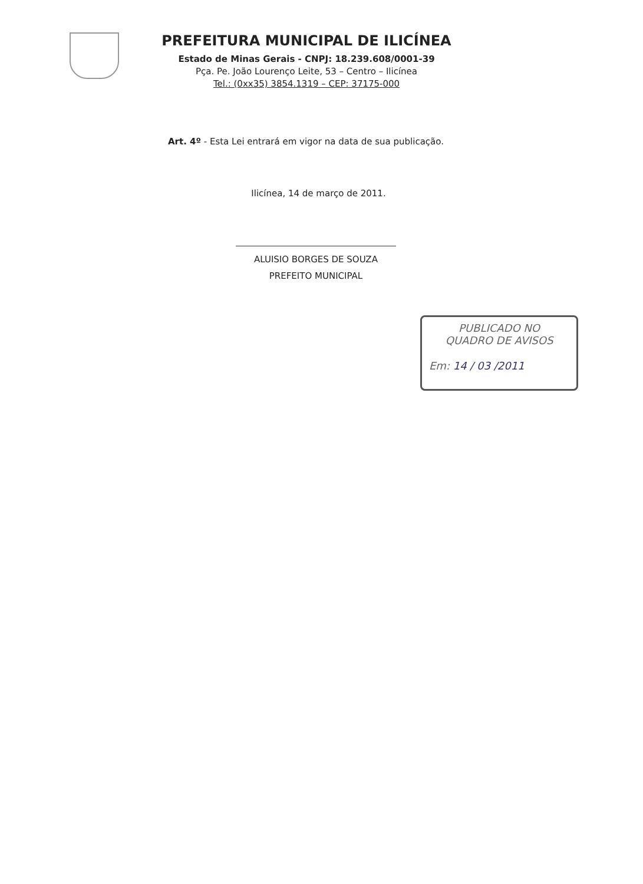PREFEITURA MUNICIPAL DE ILICÍNEA
Estado de Minas Gerais - CNPJ: 18.239.608/0001-39
Pça. Pe. João Lourenço Leite, 53 – Centro – Ilicínea
Tel.: (0xx35) 3854.1319 – CEP: 37175-000
Art. 4º - Esta Lei entrará em vigor na data de sua publicação.
Ilicínea, 14 de março de 2011.
ALUISIO BORGES DE SOUZA
PREFEITO MUNICIPAL
PUBLICADO NO
QUADRO DE AVISOS
Em: 14 / 03 /2011